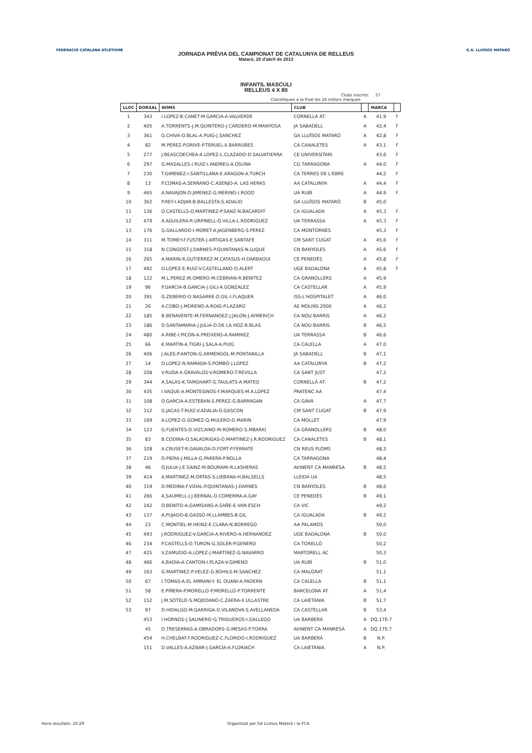FEDERACIÓ CATALANA ATLETISME G.A. LLUÏSOS MATARÓ
JORNADA PRÈVIA DEL CAMPIONAT DE CATALUNYA DE RELLEUS
Mataró, 20 d'abril de 2013
INFANTIL MASCULI
RELLEUS 4 X 80
Clubs inscrits: 57
Classifiquen a la final les 16 millors marques
| LLOC | DORSAL | NOMS | CLUB | | MARCA | |
| --- | --- | --- | --- | --- | --- | --- |
| 1 | 343 | I.LOPEZ-B.CANET-M.GARCIA-A.VALVERDE | CORNELLÀ AT. | A | 41,9 | F |
| 2 | 405 | A.TORRENTS-J.M.QUINTERO-J.CARDERO-M.MANYOSA | JA SABADELL | A | 42,4 | F |
| 3 | 361 | G.CHIVA-O.BLAL-A.PUIG-J.SANCHEZ | GA LLUÏSOS MATARÓ | A | 42,8 | F |
| 4 | 82 | M.PEREZ-P.ORIVE-P.TERUEL-X.BARRUBES | CA CANALETES | A | 43,1 | F |
| 5 | 277 | J.BEASCOECHEA-A.LOPEZ-L.CLAZADO-D.SALVATIERRA | CE UNIVERSITARI | | 43,6 | F |
| 6 | 297 | G.MASALLES-I.RUIZ-I.ANDREU-A.OSUNA | CG TARRAGONA | A | 44,0 | F |
| 7 | 230 | T.GIMENEZ-I.SANTILLANA-E.ARAGON-A.TURCH | CA TERRES DE L'EBRE | | 44,2 | F |
| 8 | 13 | P.COMAS-A.SERRANO-C.ASENJO-A. LAS HERAS | AA CATALUNYA | A | 44,4 | F |
| 9 | 465 | A.NAVAJON-D.JIMENEZ-G.MERINO-I.ROOD | UA RUBÍ | A | 44,9 | F |
| 10 | 362 | P.REY-I.ADJAR-B.BALLESTA-S.ADALID | GA LLUÏSOS MATARÓ | B | 45,0 | |
| 11 | 136 | O.CASTELLS-O.MARTINEZ-P.SANZ-N.BACARDIT | CA IGUALADA | A | 45,3 | F |
| 12 | 479 | A.AGUILERA-R.URPINELL-O.VILLA-L.RODRIGUEZ | UA TERRASSA | A | 45,3 | F |
| 13 | 176 | G.GALLARDO-I.MORET-A.JAGENBERG-S.PEREZ | CA MONTORNÈS | | 45,3 | F |
| 14 | 311 | M.TOMEY-F.FUSTER-J.ARTIGAS-E.SANTAFE | CM SANT CUGAT | A | 45,6 | F |
| 15 | 318 | N.CONGOST-J.DARNES-P.QUINTANAS-N.LUQUE | CN BANYOLES | A | 45,6 | F |
| 16 | 265 | A.MARIN-R,GUTIERREZ-M.CATASUS-H.DARBAOUI | CE PENEDÈS | A | 45,8 | F |
| 17 | 492 | O.LOPEZ-E.RUIZ-V.CASTELLANO-D.ALERT | UGE BADALONA | A | 45,8 | F |
| 18 | 122 | M.L.PEREZ-IR.OMERO-M.CEBRIAN-R.BENITEZ | CA GRANOLLERS | A | 45,9 | |
| 19 | 96 | P.GARCIA-B.GARCIA-J.GILI-A.GONZALEZ | CA CASTELLAR | A | 45,9 | |
| 20 | 391 | G.ZEBERIO-D.NASARRE-D.GIL-I.FLAQUER | ISS-L'HOSPITALET | A | 46,0 | |
| 21 | 26 | A.COBO-J.MORENO-A.ROIG-P.LAZARO | AE MOLINS 2000 | A | 46,2 | |
| 22 | 185 | B.BENAVENTE-M.FERNANDEZ-J.JALON-J.AYMERICH | CA NOU BARRIS | A | 46,2 | |
| 23 | 186 | D.SANTAMARIA-J.JULIA-D.DE LA HOZ-R.BLAS | CA NOU BARRIS | B | 46,5 | |
| 24 | 480 | A.RIBE-I.PICON-A.PREIXENS-A.RAMIREZ | UA TERRASSA | B | 46,6 | |
| 25 | 66 | K.MARTIN-A.TIGRI-J.SALA-A.PUIG | CA CALELLA | A | 47,0 | |
| 26 | 406 | J.ALES-P.ANTON-G.ARMENGOL-M.PONTANILLA | JA SABADELL | B | 47,1 | |
| 27 | 14 | O.LOPEZ-N.RAMADA-S.POMBO-J.LOPEZ | AA CATALUNYA | B | 47,2 | |
| 28 | 208 | V.RUDA-X.GRAVALOS-V.ROMERO-T.REVILLA | CA SANT JUST | | 47,2 | |
| 29 | 344 | A.SALAS-K.TAMGHART-G.TAULATS-A.MATEO | CORNELLÀ AT. | B | 47,2 | |
| 30 | 435 | I.VAQUE-A.MONTESINOS-F.MARQUES-M.A.LOPEZ | PRATENC AA | | 47,4 | |
| 31 | 108 | O.GARCIA-A.ESTEBAN-S.PEREZ-G.BARRAGAN | CA GAVÀ | A | 47,7 | |
| 32 | 312 | G.JACAS-T.RUIZ-V.ADALIA-O.GASCON | CM SANT CUGAT | B | 47,9 | |
| 33 | 169 | A.LOPEZ-G.GOMEZ-Q.MULERO-D.MARIN | CA MOLLET | | 47,9 | |
| 34 | 123 | G.FUENTES-D.VIZCAINO-M.ROMERO-S.MBARKI | CA GRANOLLERS | B | 48,0 | |
| 35 | 83 | B.CODINA-O.SALADRIGAS-O.MARTINEZ-J.R.RODRIGUEZ | CA CANALETES | B | 48,1 | |
| 36 | 328 | A.CRUSET-R.GAVALDA-D.FORT-P.FERRATE | CN REUS PLOMS | | 48,3 | |
| 37 | 219 | D.PIERA-J.MILLA-G.PARERA-P.NOLLA | CA TARRAGONA | | 48,4 | |
| 38 | 46 | O.JULIA-J.E.SAINZ-M.BOURAMI-R.LASHERAS | AVINENT CA MANRESA | B | 48,5 | |
| 39 | 414 | A.MARTINEZ-M.ORTAS-S.LIEBANA-H.BALSELLS | LLEIDA UA | | 48,5 | |
| 40 | 319 | D.MEDINA-F.VIDAL-P.QUINTANAS-J.DARNES | CN BANYOLES | B | 48,6 | |
| 41 | 266 | A.SAUMELL-J.J.BERNAL-D.COMERMA-A.GAY | CE PENEDÈS | B | 49,1 | |
| 42 | 242 | O.BENITO-A.GAMISANS-A.SAÑE-E.VAN ESCH | CA VIC | | 49,2 | |
| 43 | 137 | A.PUJADO-B.GASSO-M.LLAMBES-B.GIL | CA IGUALADA | B | 49,2 | |
| 44 | 23 | C.MONTIEL-M.HEINZ-E.CLARA-N.BORREGO | AA PALAMÓS | | 50,0 | |
| 45 | 493 | J.RODRIGUEZ-V.GARCIA-A.RIVERO-A.HERNANDEZ | UGE BADALONA | B | 50,0 | |
| 46 | 234 | P.CASTELLS-D.TURON-G.SOLER-P.GENERO | CA TORELLÓ | | 50,2 | |
| 47 | 425 | V.ZAMUDIO-A.LOPEZ-J.MARTINEZ-G.NAVARRO | MARTORELL AC | | 50,3 | |
| 48 | 466 | A.BADIA-A.CANTON-I.PLAZA-V.GIMENO | UA RUBÍ | B | 51,0 | |
| 49 | 163 | G.MARTINEZ-P.VELEZ-G.BOHILS-M.SANCHEZ | CA MALGRAT | | 51,1 | |
| 50 | 67 | I.TOMAS-A.EL AMRANI-Y. EL OUANI-A.PADERN | CA CALELLA | B | 51,1 | |
| 51 | 58 | E.PIÑERA-P.MORELLO-P.MORELLO-P.TORRENTE | BARCELONA AT. | A | 51,4 | |
| 52 | 152 | J.M.SOTELO-S.MOJEDANO-C.ZAERA-X.ULLASTRE | CA LAIETÀNIA | B | 51,7 | |
| 53 | 97 | D.HIDALGO-M.GARRIGA-O.VILANOVA-S.AVELLANEDA | CA CASTELLAR | B | 53,4 | |
| | 453 | I.HORNOS-J.SALINERO-G.TRIGUEROS-I.GALLEGO | UA BARBERÀ | A | DQ.170.7 | |
| | 45 | D.TRESERRAS-A.OBRADORS-G.MESAS-P.TORRA | AVINENT CA MANRESA | A | DQ.170.7 | |
| | 454 | H.CHELBAT-F.RODRIGUEZ-C.FLORIDO-I.RODRIGUEZ | UA BARBERÀ | B | N.P. | |
| | 151 | D.VALLES-A.AZNAR-J.GARCIA-A.FLORIACH | CA LAIETÀNIA | A | N.P. | |
Hora resultats: 10:29
Organitzat pel GA Lluïsos Mataró i la FCA